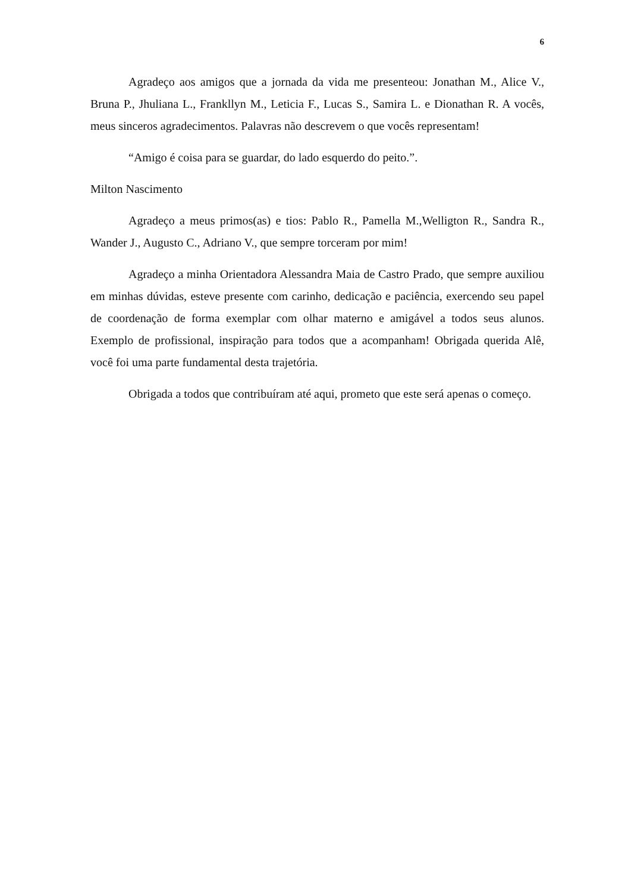6
Agradeço aos amigos que a jornada da vida me presenteou: Jonathan M., Alice V., Bruna P., Jhuliana L., Frankllyn M., Leticia F., Lucas S., Samira L. e Dionathan R. A vocês, meus sinceros agradecimentos. Palavras não descrevem o que vocês representam!
“Amigo é coisa para se guardar, do lado esquerdo do peito.”.
Milton Nascimento
Agradeço a meus primos(as) e tios: Pablo R., Pamella M.,Welligton R., Sandra R., Wander J., Augusto C., Adriano V., que sempre torceram por mim!
Agradeço a minha Orientadora Alessandra Maia de Castro Prado, que sempre auxiliou em minhas dúvidas, esteve presente com carinho, dedicação e paciência, exercendo seu papel de coordenação de forma exemplar com olhar materno e amigável a todos seus alunos. Exemplo de profissional, inspiração para todos que a acompanham! Obrigada querida Alê, você foi uma parte fundamental desta trajetória.
Obrigada a todos que contribuíram até aqui, prometo que este será apenas o começo.